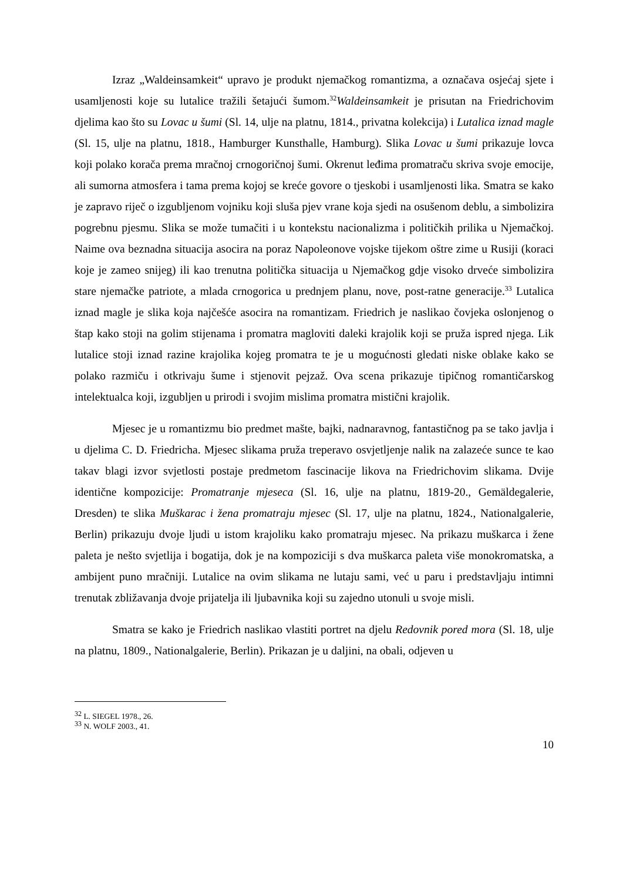Izraz „Waldeinsamkeit“ upravo je produkt njemačkog romantizma, a označava osjećaj sjete i usamljenosti koje su lutalice tražili šetajući šumom.<sup>32</sup>Waldeinsamkeit je prisutan na Friedrichovim djelima kao što su Lovac u šumi (Sl. 14, ulje na platnu, 1814., privatna kolekcija) i Lutalica iznad magle (Sl. 15, ulje na platnu, 1818., Hamburger Kunsthalle, Hamburg). Slika Lovac u šumi prikazuje lovca koji polako korača prema mračnoj crnogoričnoj šumi. Okrenut leđima promatraču skriva svoje emocije, ali sumorna atmosfera i tama prema kojoj se kreće govore o tjeskobi i usamljenosti lika. Smatra se kako je zapravo riječ o izgubljenom vojniku koji sluša pjev vrane koja sjedi na osušenom deblu, a simbolizira pogrebnu pjesmu. Slika se može tumačiti i u kontekstu nacionalizma i političkih prilika u Njemačkoj. Naime ova beznadna situacija asocira na poraz Napoleonove vojske tijekom oštre zime u Rusiji (koraci koje je zameo snijeg) ili kao trenutna politička situacija u Njemačkog gdje visoko drveće simbolizira stare njemačke patriote, a mlada crnogorica u prednjem planu, nove, post-ratne generacije.<sup>33</sup> Lutalica iznad magle je slika koja najčešće asocira na romantizam. Friedrich je naslikao čovjeka oslonjenog o štap kako stoji na golim stijenama i promatra magloviti daleki krajolik koji se pruža ispred njega. Lik lutalice stoji iznad razine krajolika kojeg promatra te je u mogućnosti gledati niske oblake kako se polako razmiču i otkrivaju šume i stjenovit pejzaž. Ova scena prikazuje tipičnog romantičarskog intelektualca koji, izgubljen u prirodi i svojim mislima promatra mistični krajolik.
Mjesec je u romantizmu bio predmet mašte, bajki, nadnaravnog, fantastičnog pa se tako javlja i u djelima C. D. Friedricha. Mjesec slikama pruža treperavo osvjetljenje nalik na zalazeće sunce te kao takav blagi izvor svjetlosti postaje predmetom fascinacije likova na Friedrichovim slikama. Dvije identične kompozicije: Promatranje mjeseca (Sl. 16, ulje na platnu, 1819-20., Gemäldegalerie, Dresden) te slika Muškarac i žena promatraju mjesec (Sl. 17, ulje na platnu, 1824., Nationalgalerie, Berlin) prikazuju dvoje ljudi u istom krajoliku kako promatraju mjesec. Na prikazu muškarca i žene paleta je nešto svjetlija i bogatija, dok je na kompoziciji s dva muškarca paleta više monokromatska, a ambijent puno mračniji. Lutalice na ovim slikama ne lutaju sami, već u paru i predstavljaju intimni trenutak zbližavanja dvoje prijatelja ili ljubavnika koji su zajedno utonuli u svoje misli.
Smatra se kako je Friedrich naslikao vlastiti portret na djelu Redovnik pored mora (Sl. 18, ulje na platnu, 1809., Nationalgalerie, Berlin). Prikazan je u daljini, na obali, odjeven u
<sup>32</sup> L. SIEGEL 1978., 26.
<sup>33</sup> N. WOLF 2003., 41.
10